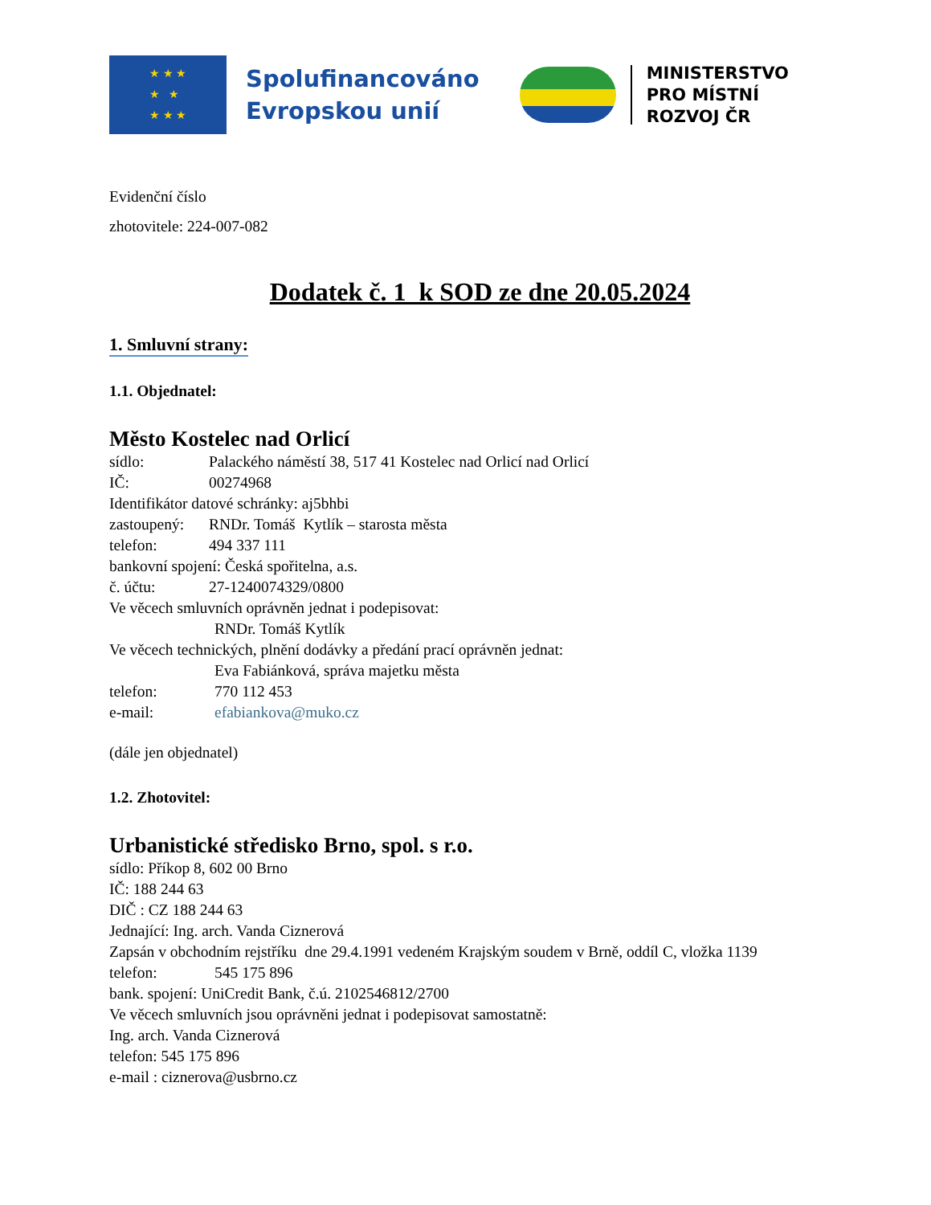★ ★ ★
★ ★
★ ★ ★
Spolufinancováno
Evropskou unií
MINISTERSTVO
PRO MÍSTNÍ
ROZVOJ ČR
Evidenční číslo
zhotovitele: 224-007-082
Dodatek č. 1 k SOD ze dne 20.05.2024
1. Smluvní strany:
1.1. Objednatel:
Město Kostelec nad Orlicí
sídlo: Palackého náměstí 38, 517 41 Kostelec nad Orlicí nad Orlicí
IČ: 00274968
Identifikátor datové schránky: aj5bhbi
zastoupený: RNDr. Tomáš Kytlík – starosta města
telefon: 494 337 111
bankovní spojení: Česká spořitelna, a.s.
č. účtu: 27-1240074329/0800
Ve věcech smluvních oprávněn jednat i podepisovat:
RNDr. Tomáš Kytlík
Ve věcech technických, plnění dodávky a předání prací oprávněn jednat:
Eva Fabiánková, správa majetku města
telefon: 770 112 453
e-mail: efabiankova@muko.cz
(dále jen objednatel)
1.2. Zhotovitel:
Urbanistické středisko Brno, spol. s r.o.
sídlo: Příkop 8, 602 00 Brno
IČ: 188 244 63
DIČ : CZ 188 244 63
Jednající: Ing. arch. Vanda Ciznerová
Zapsán v obchodním rejstříku dne 29.4.1991 vedeném Krajským soudem v Brně, oddíl C, vložka 1139
telefon: 545 175 896
bank. spojení: UniCredit Bank, č.ú. 2102546812/2700
Ve věcech smluvních jsou oprávněni jednat i podepisovat samostatně:
Ing. arch. Vanda Ciznerová
telefon: 545 175 896
e-mail : ciznerova@usbrno.cz